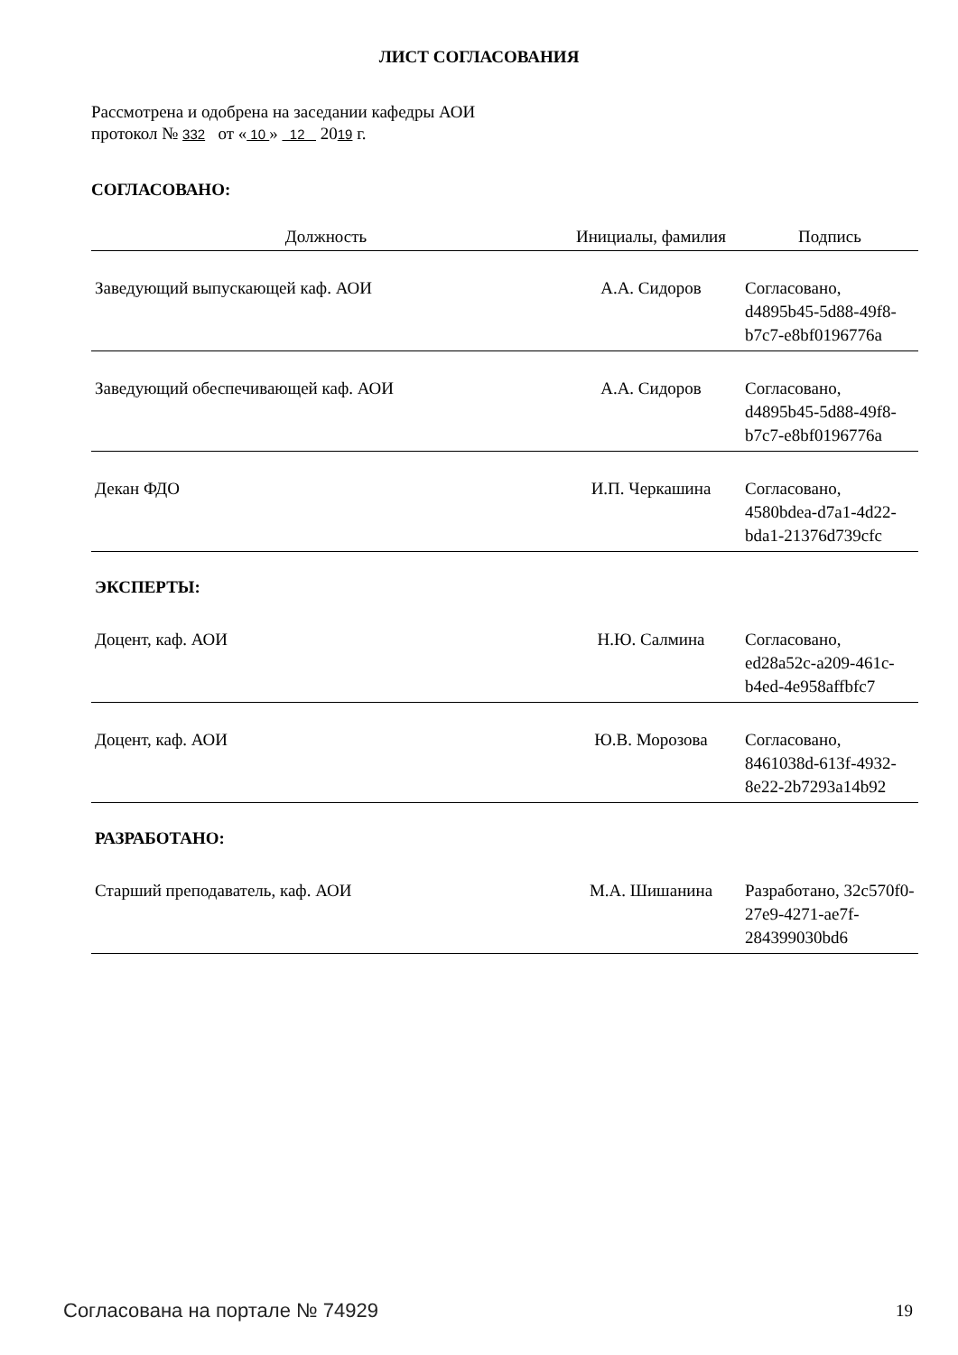ЛИСТ СОГЛАСОВАНИЯ
Рассмотрена и одобрена на заседании кафедры АОИ
протокол № 332 от « 10 » 12 2019 г.
СОГЛАСОВАНО:
| Должность | Инициалы, фамилия | Подпись |
| --- | --- | --- |
| Заведующий выпускающей каф. АОИ | А.А. Сидоров | Согласовано, d4895b45-5d88-49f8-b7c7-e8bf0196776a |
| Заведующий обеспечивающей каф. АОИ | А.А. Сидоров | Согласовано, d4895b45-5d88-49f8-b7c7-e8bf0196776a |
| Декан ФДО | И.П. Черкашина | Согласовано, 4580bdea-d7a1-4d22-bda1-21376d739cfc |
| ЭКСПЕРТЫ: | | |
| Доцент, каф. АОИ | Н.Ю. Салмина | Согласовано, ed28a52c-a209-461c-b4ed-4e958affbfc7 |
| Доцент, каф. АОИ | Ю.В. Морозова | Согласовано, 8461038d-613f-4932-8e22-2b7293a14b92 |
| РАЗРАБОТАНО: | | |
| Старший преподаватель, каф. АОИ | М.А. Шишанина | Разработано, 32c570f0-27e9-4271-ae7f-284399030bd6 |
Согласована на портале № 74929 19